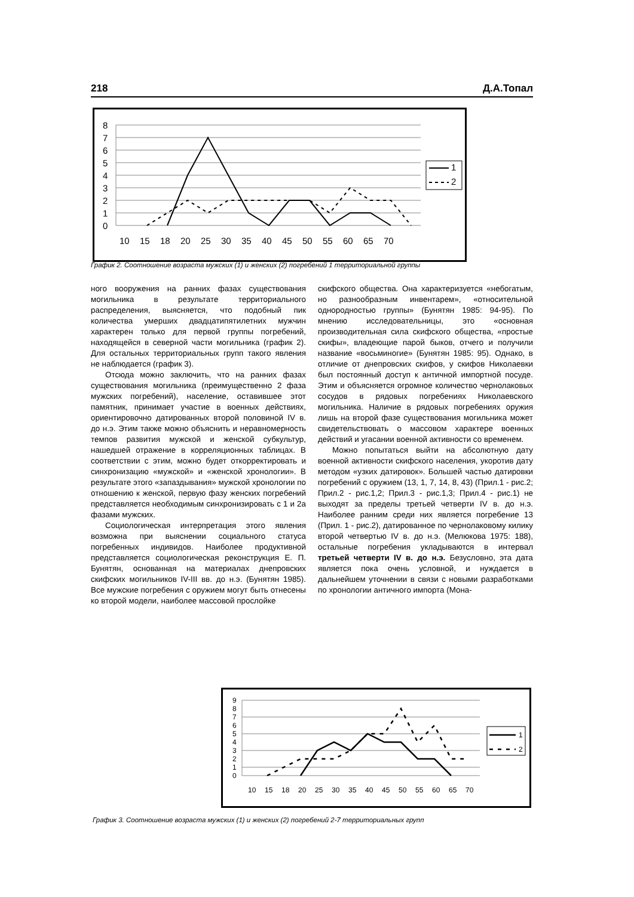218 Д.А.Топал
8
7
6
5
4
3
2
1
0
10
15
18
20
25
30
35
40
45
50
55
60
65
70
1
2
График 2. Соотношение возраста мужских (1) и женских (2) погребений 1 территориальной группы
ного вооружения на ранних фазах существования могильника в результате территориального распределения, выясняется, что подобный пик количества умерших двадцатипятилетних мужчин характерен только для первой группы погребений, находящейся в северной части могильника (график 2). Для остальных территориальных групп такого явления не наблюдается (график 3).
Отсюда можно заключить, что на ранних фазах существования могильника (преимущественно 2 фаза мужских погребений), население, оставившее этот памятник, принимает участие в военных действиях, ориентировочно датированных второй половиной IV в. до н.э. Этим также можно объяснить и неравномерность темпов развития мужской и женской субкультур, нашедшей отражение в корреляционных таблицах. В соответствии с этим, можно будет откорректировать и синхронизацию «мужской» и «женской хронологии». В результате этого «запаздывания» мужской хронологии по отношению к женской, первую фазу женских погребений представляется необходимым синхронизировать с 1 и 2а фазами мужских.
Социологическая интерпретация этого явления возможна при выяснении социального статуса погребенных индивидов. Наиболее продуктивной представляется социологическая реконструкция Е. П. Бунятян, основанная на материалах днепровских скифских могильников IV-III вв. до н.э. (Бунятян 1985). Все мужские погребения с оружием могут быть отнесены ко второй модели, наиболее массовой прослойке
скифского общества. Она характеризуется «небогатым, но разнообразным инвентарем», «относительной однородностью группы» (Бунятян 1985: 94-95). По мнению исследовательницы, это «основная производительная сила скифского общества, «простые скифы», владеющие парой быков, отчего и получили название «восьминогие» (Бунятян 1985: 95). Однако, в отличие от днепровских скифов, у скифов Николаевки был постоянный доступ к античной импортной посуде. Этим и объясняется огромное количество чернолаковых сосудов в рядовых погребениях Николаевского могильника. Наличие в рядовых погребениях оружия лишь на второй фазе существования могильника может свидетельствовать о массовом характере военных действий и угасании военной активности со временем.
Можно попытаться выйти на абсолютную дату военной активности скифского населения, укоротив дату методом «узких датировок». Большей частью датировки погребений с оружием (13, 1, 7, 14, 8, 43) (Прил.1 - рис.2; Прил.2 - рис.1,2; Прил.3 - рис.1,3; Прил.4 - рис.1) не выходят за пределы третьей четверти IV в. до н.э. Наиболее ранним среди них является погребение 13 (Прил. 1 - рис.2), датированное по чернолаковому килику второй четвертью IV в. до н.э. (Мелюкова 1975: 188), остальные погребения укладываются в интервал третьей четверти IV в. до н.э. Безусловно, эта дата является пока очень условной, и нуждается в дальнейшем уточнении в связи с новыми разработками по хронологии античного импорта (Мона-
9
8
7
6
5
4
3
2
1
0
10
15
18
20
25
30
35
40
45
50
55
60
65
70
1
2
График 3. Соотношение возраста мужских (1) и женских (2) погребений 2-7 территориальных групп